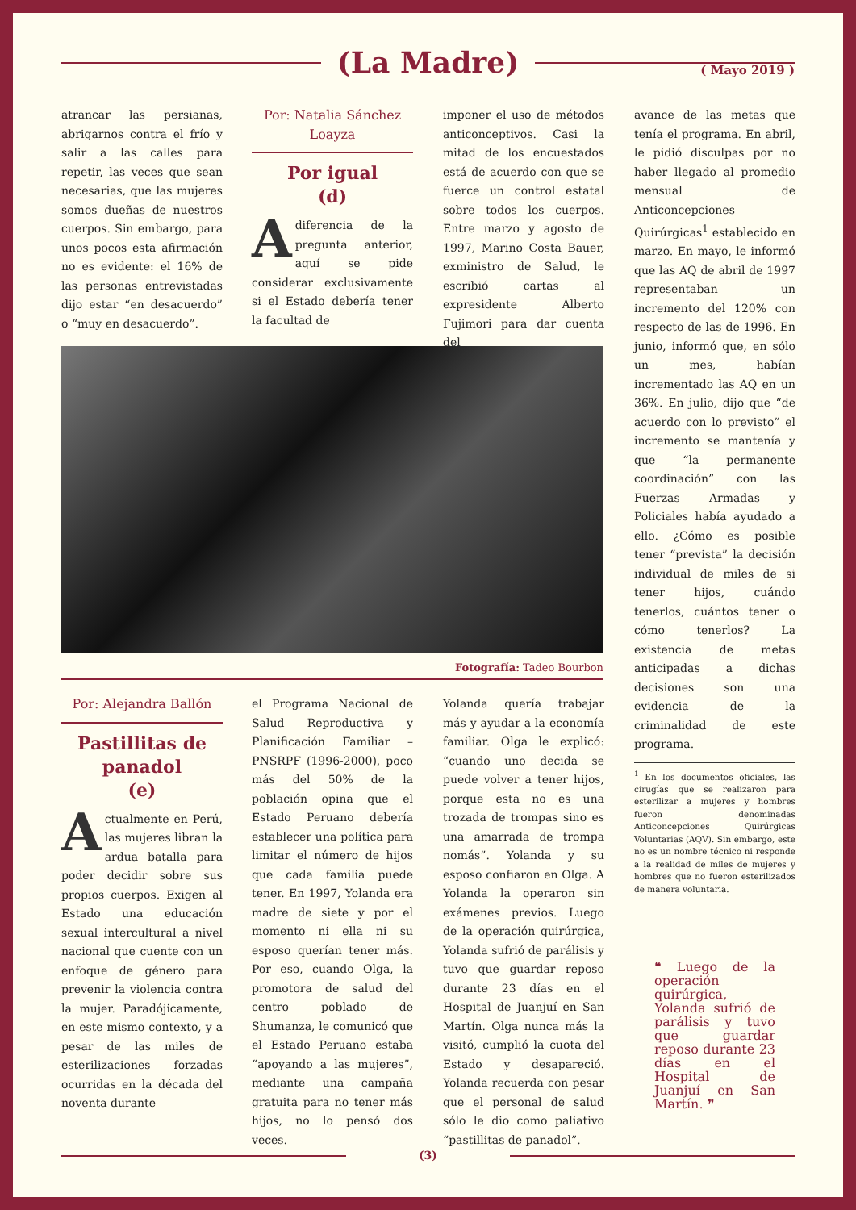(La Madre)
( Mayo 2019 )
atrancar las persianas, abrigarnos contra el frío y salir a las calles para repetir, las veces que sean necesarias, que las mujeres somos dueñas de nuestros cuerpos. Sin embargo, para unos pocos esta afirmación no es evidente: el 16% de las personas entrevistadas dijo estar “en desacuerdo” o “muy en desacuerdo”.
Por: Natalia Sánchez Loayza
Por igual
(d)
Adiferencia de la pregunta anterior, aquí se pide considerar exclusivamente si el Estado debería tener la facultad de
imponer el uso de métodos anticonceptivos. Casi la mitad de los encuestados está de acuerdo con que se fuerce un control estatal sobre todos los cuerpos. Entre marzo y agosto de 1997, Marino Costa Bauer, exministro de Salud, le escribió cartas al expresidente Alberto Fujimori para dar cuenta del
avance de las metas que tenía el programa. En abril, le pidió disculpas por no haber llegado al promedio mensual de Anticoncepciones Quirúrgicas<sup>1</sup> establecido en marzo. En mayo, le informó que las AQ de abril de 1997 representaban un incremento del 120% con respecto de las de 1996. En junio, informó que, en sólo un mes, habían incrementado las AQ en un 36%. En julio, dijo que “de acuerdo con lo previsto” el incremento se mantenía y que “la permanente coordinación” con las Fuerzas Armadas y Policiales había ayudado a ello. ¿Cómo es posible tener “prevista” la decisión individual de miles de si tener hijos, cuándo tenerlos, cuántos tener o cómo tenerlos? La existencia de metas anticipadas a dichas decisiones son una evidencia de la criminalidad de este programa.
<sup>1</sup> En los documentos oficiales, las cirugías que se realizaron para esterilizar a mujeres y hombres fueron denominadas Anticoncepciones Quirúrgicas Voluntarias (AQV). Sin embargo, este no es un nombre técnico ni responde a la realidad de miles de mujeres y hombres que no fueron esterilizados de manera voluntaria.
❝ Luego de la operación quirúrgica, Yolanda sufrió de parálisis y tuvo que guardar reposo durante 23 días en el Hospital de Juanjuí en San Martín. ❞
Fotografía: Tadeo Bourbon
Por: Alejandra Ballón
Pastillitas de panadol
(e)
Actualmente en Perú, las mujeres libran la ardua batalla para poder decidir sobre sus propios cuerpos. Exigen al Estado una educación sexual intercultural a nivel nacional que cuente con un enfoque de género para prevenir la violencia contra la mujer. Paradójicamente, en este mismo contexto, y a pesar de las miles de esterilizaciones forzadas ocurridas en la década del noventa durante
el Programa Nacional de Salud Reproductiva y Planificación Familiar – PNSRPF (1996-2000), poco más del 50% de la población opina que el Estado Peruano debería establecer una política para limitar el número de hijos que cada familia puede tener. En 1997, Yolanda era madre de siete y por el momento ni ella ni su esposo querían tener más. Por eso, cuando Olga, la promotora de salud del centro poblado de Shumanza, le comunicó que el Estado Peruano estaba “apoyando a las mujeres”, mediante una campaña gratuita para no tener más hijos, no lo pensó dos veces.
Yolanda quería trabajar más y ayudar a la economía familiar. Olga le explicó: “cuando uno decida se puede volver a tener hijos, porque esta no es una trozada de trompas sino es una amarrada de trompa nomás”. Yolanda y su esposo confiaron en Olga. A Yolanda la operaron sin exámenes previos. Luego de la operación quirúrgica, Yolanda sufrió de parálisis y tuvo que guardar reposo durante 23 días en el Hospital de Juanjuí en San Martín. Olga nunca más la visitó, cumplió la cuota del Estado y desapareció. Yolanda recuerda con pesar que el personal de salud sólo le dio como paliativo “pastillitas de panadol”.
(3)